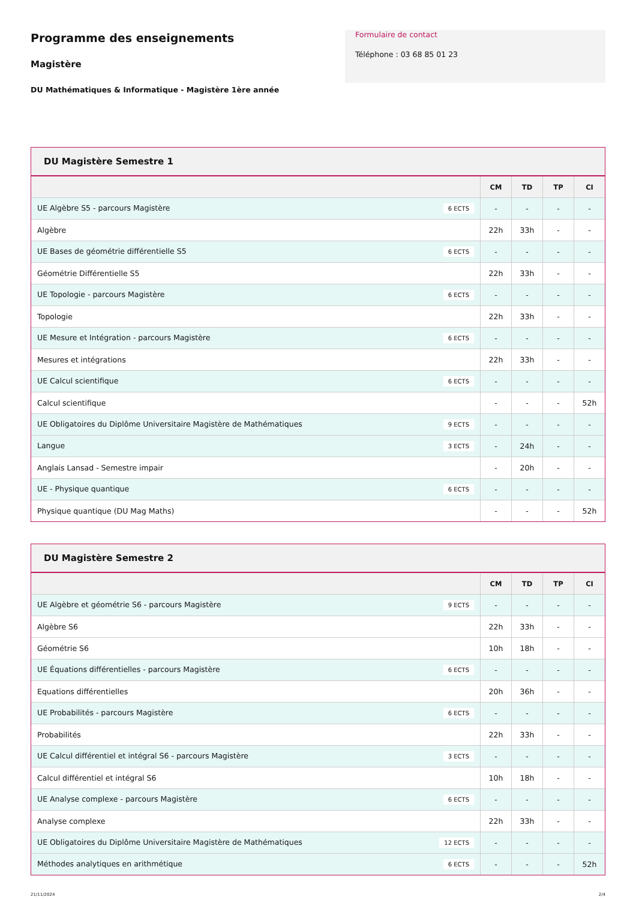Programme des enseignements
Magistère
DU Mathématiques & Informatique - Magistère 1ère année
Formulaire de contact
Téléphone : 03 68 85 01 23
DU Magistère Semestre 1
| | CM | TD | TP | CI |
| --- | --- | --- | --- | --- |
| UE Algèbre S5 - parcours Magistère 6 ECTS | - | - | - | - |
| Algèbre | 22h | 33h | - | - |
| UE Bases de géométrie différentielle S5 6 ECTS | - | - | - | - |
| Géométrie Différentielle S5 | 22h | 33h | - | - |
| UE Topologie - parcours Magistère 6 ECTS | - | - | - | - |
| Topologie | 22h | 33h | - | - |
| UE Mesure et Intégration - parcours Magistère 6 ECTS | - | - | - | - |
| Mesures et intégrations | 22h | 33h | - | - |
| UE Calcul scientifique 6 ECTS | - | - | - | - |
| Calcul scientifique | - | - | - | 52h |
| UE Obligatoires du Diplôme Universitaire Magistère de Mathématiques 9 ECTS | - | - | - | - |
| Langue 3 ECTS | - | 24h | - | - |
| Anglais Lansad - Semestre impair | - | 20h | - | - |
| UE - Physique quantique 6 ECTS | - | - | - | - |
| Physique quantique (DU Mag Maths) | - | - | - | 52h |
DU Magistère Semestre 2
| | CM | TD | TP | CI |
| --- | --- | --- | --- | --- |
| UE Algèbre et géométrie S6 - parcours Magistère 9 ECTS | - | - | - | - |
| Algèbre S6 | 22h | 33h | - | - |
| Géométrie S6 | 10h | 18h | - | - |
| UE Équations différentielles - parcours Magistère 6 ECTS | - | - | - | - |
| Equations différentielles | 20h | 36h | - | - |
| UE Probabilités - parcours Magistère 6 ECTS | - | - | - | - |
| Probabilités | 22h | 33h | - | - |
| UE Calcul différentiel et intégral S6 - parcours Magistère 3 ECTS | - | - | - | - |
| Calcul différentiel et intégral S6 | 10h | 18h | - | - |
| UE Analyse complexe - parcours Magistère 6 ECTS | - | - | - | - |
| Analyse complexe | 22h | 33h | - | - |
| UE Obligatoires du Diplôme Universitaire Magistère de Mathématiques 12 ECTS | - | - | - | - |
| Méthodes analytiques en arithmétique 6 ECTS | - | - | - | 52h |
21/11/2024 2/4